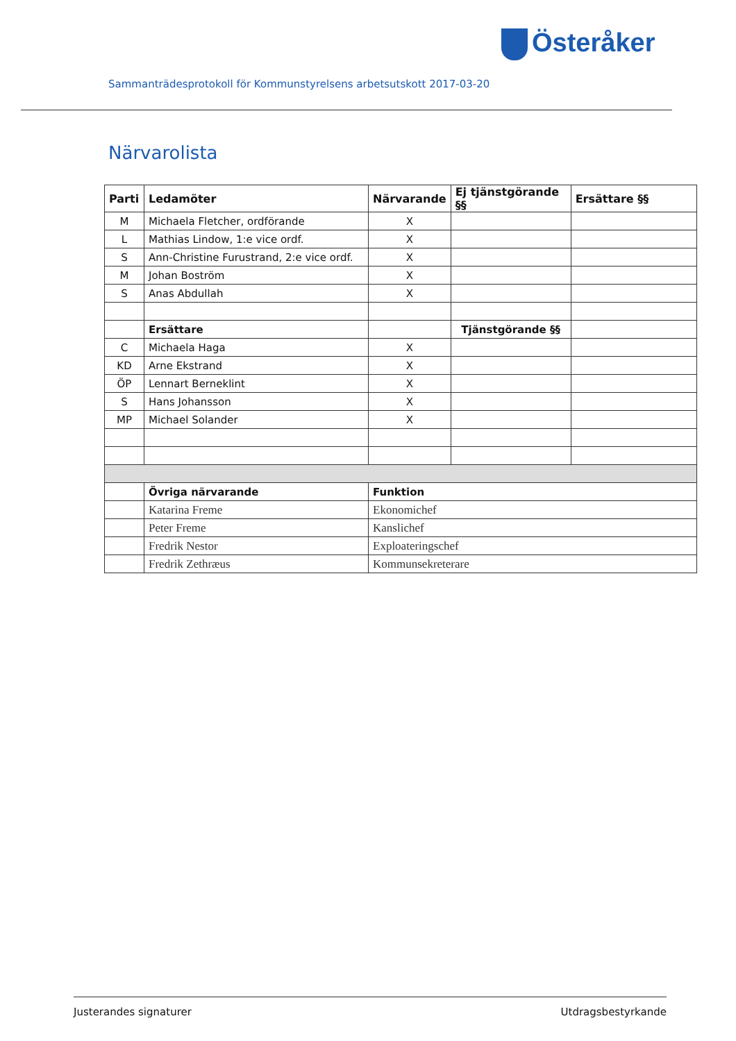Österåker
Sammanträdesprotokoll för Kommunstyrelsens arbetsutskott 2017-03-20
Närvarolista
| Parti | Ledamöter | Närvarande | Ej tjänstgörande §§ | Ersättare §§ |
| --- | --- | --- | --- | --- |
| M | Michaela Fletcher, ordförande | X | | |
| L | Mathias Lindow, 1:e vice ordf. | X | | |
| S | Ann-Christine Furustrand, 2:e vice ordf. | X | | |
| M | Johan Boström | X | | |
| S | Anas Abdullah | X | | |
| | Ersättare | | Tjänstgörande §§ | |
| C | Michaela Haga | X | | |
| KD | Arne Ekstrand | X | | |
| ÖP | Lennart Berneklint | X | | |
| S | Hans Johansson | X | | |
| MP | Michael Solander | X | | |
| | Övriga närvarande | Funktion | | |
| | Katarina Freme | Ekonomichef | | |
| | Peter Freme | Kanslichef | | |
| | Fredrik Nestor | Exploateringschef | | |
| | Fredrik Zethræus | Kommunsekreterare | | |
Justerandes signaturer Utdragsbestyrkande